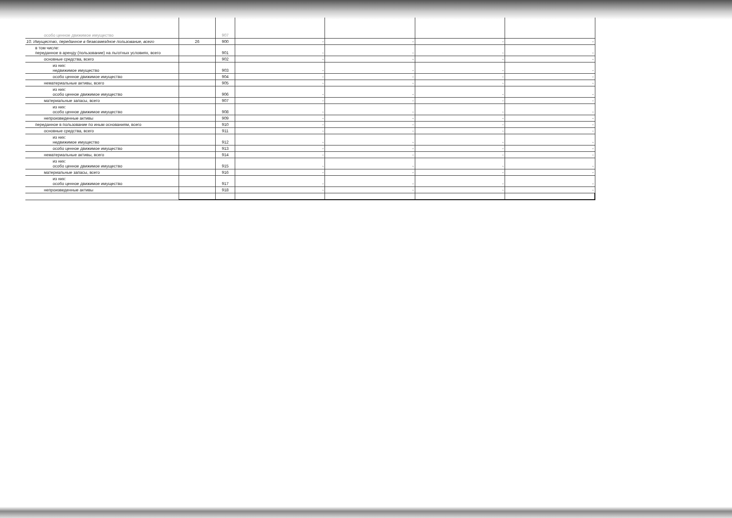| особо ценное движимое имущество | | 907 | | | | |
| 10. Имущество, переданное в безвозмездное пользование, всего | 26 | 900 | - | - | - | - |
| в том числе: переданное в аренду (пользование) на льготных условиях, всего | | 901 | - | - | - | - |
| основные средства, всего | | 902 | - | - | - | - |
| из них: недвижимое имущество | | 903 | - | - | - | - |
| особо ценное движимое имущество | | 904 | - | - | - | - |
| нематериальные активы, всего | | 905 | - | - | - | - |
| из них: особо ценное движимое имущество | | 906 | - | - | - | - |
| материальные запасы, всего | | 907 | - | - | - | - |
| из них: особо ценное движимое имущество | | 908 | - | - | - | - |
| непроизведенные активы | | 909 | - | - | - | - |
| переданное в пользование по иным основаниям, всего | | 910 | - | - | - | - |
| основные средства, всего | | 911 | - | - | - | - |
| из них: недвижимое имущество | | 912 | - | - | - | - |
| особо ценное движимое имущество | | 913 | - | - | - | - |
| нематериальные активы, всего | | 914 | - | - | - | - |
| из них: особо ценное движимое имущество | | 915 | - | - | - | - |
| материальные запасы, всего | | 916 | - | - | - | - |
| из них: особо ценное движимое имущество | | 917 | - | - | - | - |
| непроизведенные активы | | 918 | - | - | - | - |